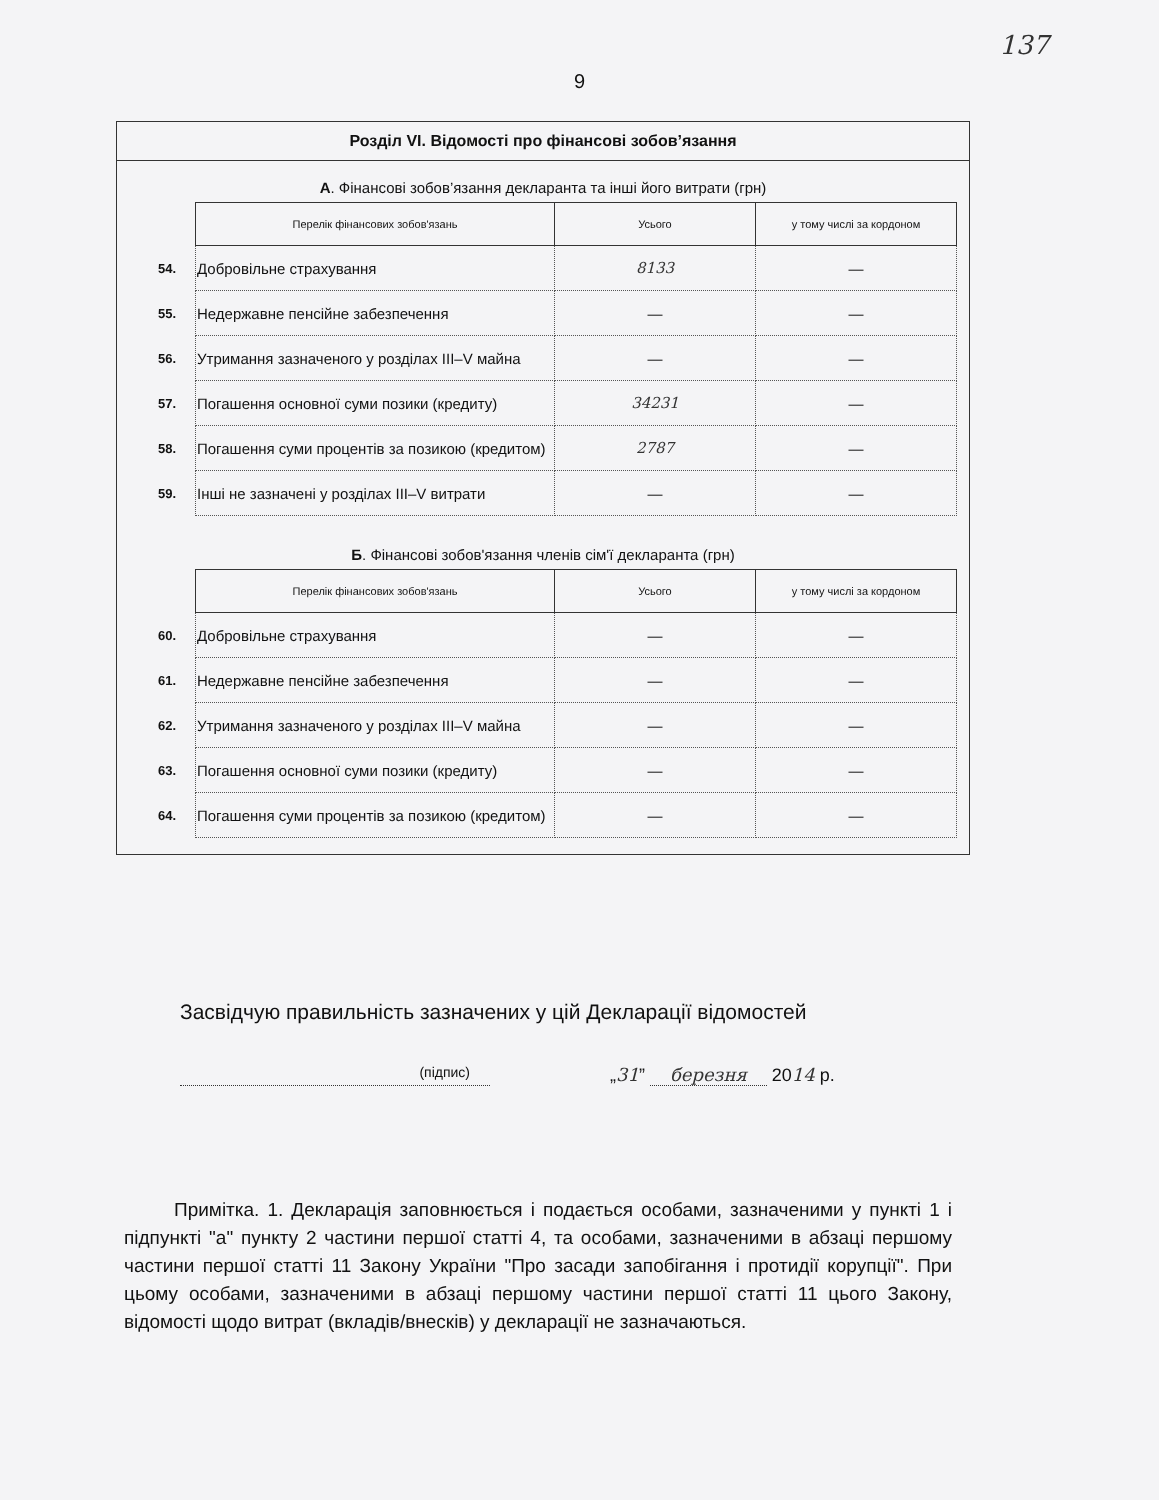137
9
Розділ VI. Відомості про фінансові зобов’язання
А. Фінансові зобов’язання декларанта та інші його витрати (грн)
| | Перелік фінансових зобов'язань | Усього | у тому числі за кордоном |
| --- | --- | --- | --- |
| 54. | Добровільне страхування | 8133 | — |
| 55. | Недержавне пенсійне забезпечення | — | — |
| 56. | Утримання зазначеного у розділах III–V майна | — | — |
| 57. | Погашення основної суми позики (кредиту) | 34231 | — |
| 58. | Погашення суми процентів за позикою (кредитом) | 2787 | — |
| 59. | Інші не зазначені у розділах III–V витрати | — | — |
Б. Фінансові зобов'язання членів сім'ї декларанта (грн)
| | Перелік фінансових зобов'язань | Усього | у тому числі за кордоном |
| --- | --- | --- | --- |
| 60. | Добровільне страхування | — | — |
| 61. | Недержавне пенсійне забезпечення | — | — |
| 62. | Утримання зазначеного у розділах III–V майна | — | — |
| 63. | Погашення основної суми позики (кредиту) | — | — |
| 64. | Погашення суми процентів за позикою (кредитом) | — | — |
Засвідчую правильність зазначених у цій Декларації відомостей
(підпис)
„31” березня 2014 р.
Примітка. 1. Декларація заповнюється і подається особами, зазначеними у пункті 1 і підпункті "а" пункту 2 частини першої статті 4, та особами, зазначеними в абзаці першому частини першої статті 11 Закону України "Про засади запобігання і протидії корупції". При цьому особами, зазначеними в абзаці першому частини першої статті 11 цього Закону, відомості щодо витрат (вкладів/внесків) у декларації не зазначаються.